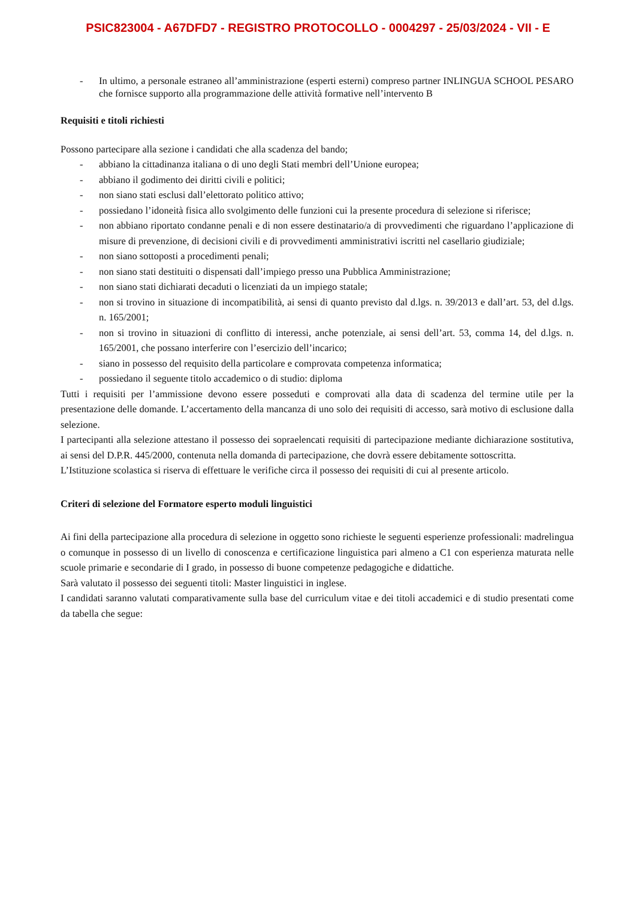PSIC823004 - A67DFD7 - REGISTRO PROTOCOLLO - 0004297 - 25/03/2024 - VII - E
- In ultimo, a personale estraneo all’amministrazione (esperti esterni) compreso partner INLINGUA SCHOOL PESARO che fornisce supporto alla programmazione delle attività formative nell’intervento B
Requisiti e titoli richiesti
Possono partecipare alla sezione i candidati che alla scadenza del bando;
- abbiano la cittadinanza italiana o di uno degli Stati membri dell’Unione europea;
- abbiano il godimento dei diritti civili e politici;
- non siano stati esclusi dall’elettorato politico attivo;
- possiedano l’idoneità fisica allo svolgimento delle funzioni cui la presente procedura di selezione si riferisce;
- non abbiano riportato condanne penali e di non essere destinatario/a di provvedimenti che riguardano l’applicazione di misure di prevenzione, di decisioni civili e di provvedimenti amministrativi iscritti nel casellario giudiziale;
- non siano sottoposti a procedimenti penali;
- non siano stati destituiti o dispensati dall’impiego presso una Pubblica Amministrazione;
- non siano stati dichiarati decaduti o licenziati da un impiego statale;
- non si trovino in situazione di incompatibilità, ai sensi di quanto previsto dal d.lgs. n. 39/2013 e dall’art. 53, del d.lgs. n. 165/2001;
- non si trovino in situazioni di conflitto di interessi, anche potenziale, ai sensi dell’art. 53, comma 14, del d.lgs. n. 165/2001, che possano interferire con l’esercizio dell’incarico;
- siano in possesso del requisito della particolare e comprovata competenza informatica;
- possiedano il seguente titolo accademico o di studio: diploma
Tutti i requisiti per l’ammissione devono essere posseduti e comprovati alla data di scadenza del termine utile per la presentazione delle domande. L’accertamento della mancanza di uno solo dei requisiti di accesso, sarà motivo di esclusione dalla selezione.
I partecipanti alla selezione attestano il possesso dei sopraelencati requisiti di partecipazione mediante dichiarazione sostitutiva, ai sensi del D.P.R. 445/2000, contenuta nella domanda di partecipazione, che dovrà essere debitamente sottoscritta.
L’Istituzione scolastica si riserva di effettuare le verifiche circa il possesso dei requisiti di cui al presente articolo.
Criteri di selezione del Formatore esperto moduli linguistici
Ai fini della partecipazione alla procedura di selezione in oggetto sono richieste le seguenti esperienze professionali: madrelingua o comunque in possesso di un livello di conoscenza e certificazione linguistica pari almeno a C1 con esperienza maturata nelle scuole primarie e secondarie di I grado, in possesso di buone competenze pedagogiche e didattiche.
Sarà valutato il possesso dei seguenti titoli: Master linguistici in inglese.
I candidati saranno valutati comparativamente sulla base del curriculum vitae e dei titoli accademici e di studio presentati come da tabella che segue: